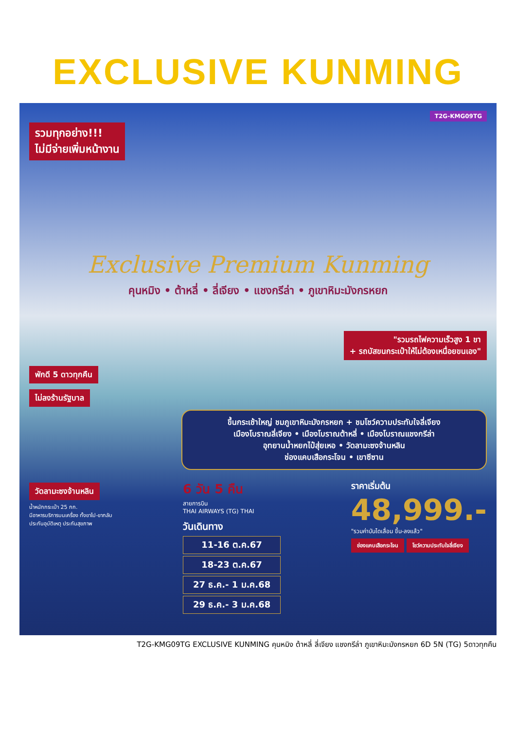EXCLUSIVE KUNMING
T2G-KMG09TG
รวมทุกอย่าง!!!
ไม่มีจ่ายเพิ่มหน้างาน
Exclusive Premium Kunming
คุนหมิง • ต้าหลี่ • ลี่เจียง • แชงกรีล่า • ภูเขาหิมะมังกรหยก
"รวมรถไฟความเร็วสูง 1 ขา
+ รถบัสขนกระเป๋าให้ไม่ต้องเหนื่อยขนเอง"
พักดี 5 ดาวทุกคืน
ไม่ลงร้านรัฐบาล
ขึ้นกระเช้าใหญ่ ชมภูเขาหิมะมังกรหยก + ชมโชว์ความประทับใจลี่เจียง
เมืองโบราณลี่เจียง • เมืองโบราณต้าหลี่ • เมืองโบราณแชงกรีล่า
อุทยานน้ำหยกไป๋สุ่ยเหอ • วัดลามะซงจ้านหลิน
ช่องแคบเสือกระโจน • เขาซีซาน
วัดลามะซงจ้านหลิน
น้ำหนักกระเป๋า 25 กก.
มีอาหารบริการบนเครื่อง ทั้งขาไป-ขากลับ
ประกันอุบัติเหตุ ประกันสุขภาพ
6 วัน 5 คืน
สายการบิน
THAI AIRWAYS (TG) THAI
วันเดินทาง
11-16 ต.ค.67
18-23 ต.ค.67
27 ธ.ค.- 1 ม.ค.68
29 ธ.ค.- 3 ม.ค.68
ราคาเริ่มต้น
48,999.-
"รวมค่าบันไดเลื่อน ขึ้น-ลงแล้ว"
ช่องแคบเสือกระโจน โชว์ความประทับใจลี่เจียง
T2G-KMG09TG EXCLUSIVE KUNMING คุนหมิง ต้าหลี่ ลี่เจียง แชงกรีล่า ภูเขาหิมะมังกรหยก 6D 5N (TG) 5ดาวทุกคืน